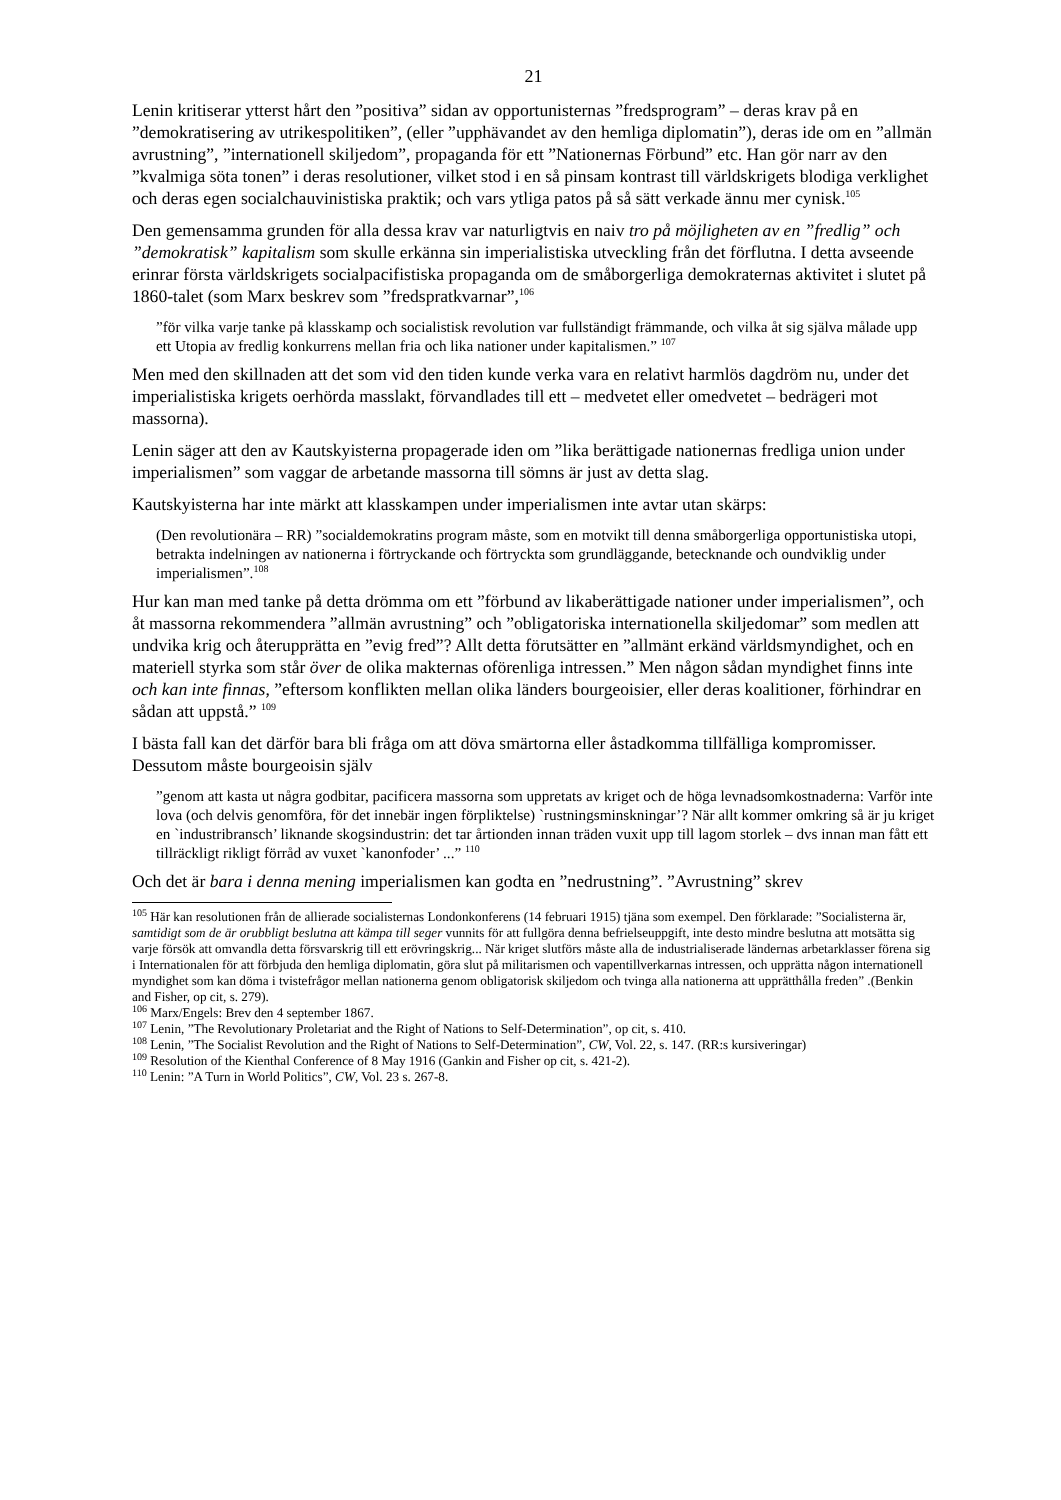21
Lenin kritiserar ytterst hårt den ”positiva” sidan av opportunisternas ”fredsprogram” – deras krav på en ”demokratisering av utrikespolitiken”, (eller ”upphävandet av den hemliga diplomatin”), deras ide om en ”allmän avrustning”, ”internationell skiljedom”, propaganda för ett ”Nationernas Förbund” etc. Han gör narr av den ”kvalmiga söta tonen” i deras resolutioner, vilket stod i en så pinsam kontrast till världskrigets blodiga verklighet och deras egen socialchauvinistiska praktik; och vars ytliga patos på så sätt verkade ännu mer cynisk.<sup>105</sup>
Den gemensamma grunden för alla dessa krav var naturligtvis en naiv tro på möjligheten av en ”fredlig” och ”demokratisk” kapitalism som skulle erkänna sin imperialistiska utveckling från det förflutna. I detta avseende erinrar första världskrigets socialpacifistiska propaganda om de småborgerliga demokraternas aktivitet i slutet på 1860-talet (som Marx beskrev som ”fredspratkvarnar”,<sup>106</sup>
”för vilka varje tanke på klasskamp och socialistisk revolution var fullständigt främmande, och vilka åt sig själva målade upp ett Utopia av fredlig konkurrens mellan fria och lika nationer under kapitalismen.” <sup>107</sup>
Men med den skillnaden att det som vid den tiden kunde verka vara en relativt harmlös dagdröm nu, under det imperialistiska krigets oerhörda masslakt, förvandlades till ett – medvetet eller omedvetet – bedrägeri mot massorna).
Lenin säger att den av Kautskyisterna propagerade iden om ”lika berättigade nationernas fredliga union under imperialismen” som vaggar de arbetande massorna till sömns är just av detta slag.
Kautskyisterna har inte märkt att klasskampen under imperialismen inte avtar utan skärps:
(Den revolutionära – RR) ”socialdemokratins program måste, som en motvikt till denna småborgerliga opportunistiska utopi, betrakta indelningen av nationerna i förtryckande och förtryckta som grundläggande, betecknande och oundviklig under imperialismen”.<sup>108</sup>
Hur kan man med tanke på detta drömma om ett ”förbund av likaberättigade nationer under imperialismen”, och åt massorna rekommendera ”allmän avrustning” och ”obligatoriska internationella skiljedomar” som medlen att undvika krig och återupprätta en ”evig fred”? Allt detta förutsätter en ”allmänt erkänd världsmyndighet, och en materiell styrka som står över de olika makternas oförenliga intressen.” Men någon sådan myndighet finns inte och kan inte finnas, ”eftersom konflikten mellan olika länders bourgeoisier, eller deras koalitioner, förhindrar en sådan att uppstå.” <sup>109</sup>
I bästa fall kan det därför bara bli fråga om att döva smärtorna eller åstadkomma tillfälliga kompromisser. Dessutom måste bourgeoisin själv
”genom att kasta ut några godbitar, pacificera massorna som uppretats av kriget och de höga levnadsomkostnaderna: Varför inte lova (och delvis genomföra, för det innebär ingen förpliktelse) `rustningsminskningar’? När allt kommer omkring så är ju kriget en `industribransch’ liknande skogsindustrin: det tar årtionden innan träden vuxit upp till lagom storlek – dvs innan man fått ett tillräckligt rikligt förråd av vuxet `kanonfoder’ ...” <sup>110</sup>
Och det är bara i denna mening imperialismen kan godta en ”nedrustning”. ”Avrustning” skrev
<sup>105</sup> Här kan resolutionen från de allierade socialisternas Londonkonferens (14 februari 1915) tjäna som exempel. Den förklarade: ”Socialisterna är, samtidigt som de är orubbligt beslutna att kämpa till seger vunnits för att fullgöra denna befrielseuppgift, inte desto mindre beslutna att motsätta sig varje försök att omvandla detta försvarskrig till ett erövringskrig... När kriget slutförs måste alla de industrialiserade ländernas arbetarklasser förena sig i Internationalen för att förbjuda den hemliga diplomatin, göra slut på militarismen och vapentillverkarnas intressen, och upprätta någon internationell myndighet som kan döma i tvistefrågor mellan nationerna genom obligatorisk skiljedom och tvinga alla nationerna att upprätthålla freden” .(Benkin and Fisher, op cit, s. 279).
<sup>106</sup> Marx/Engels: Brev den 4 september 1867.
<sup>107</sup> Lenin, ”The Revolutionary Proletariat and the Right of Nations to Self-Determination”, op cit, s. 410.
<sup>108</sup> Lenin, ”The Socialist Revolution and the Right of Nations to Self-Determination”, CW, Vol. 22, s. 147. (RR:s kursiveringar)
<sup>109</sup> Resolution of the Kienthal Conference of 8 May 1916 (Gankin and Fisher op cit, s. 421-2).
<sup>110</sup> Lenin: ”A Turn in World Politics”, CW, Vol. 23 s. 267-8.